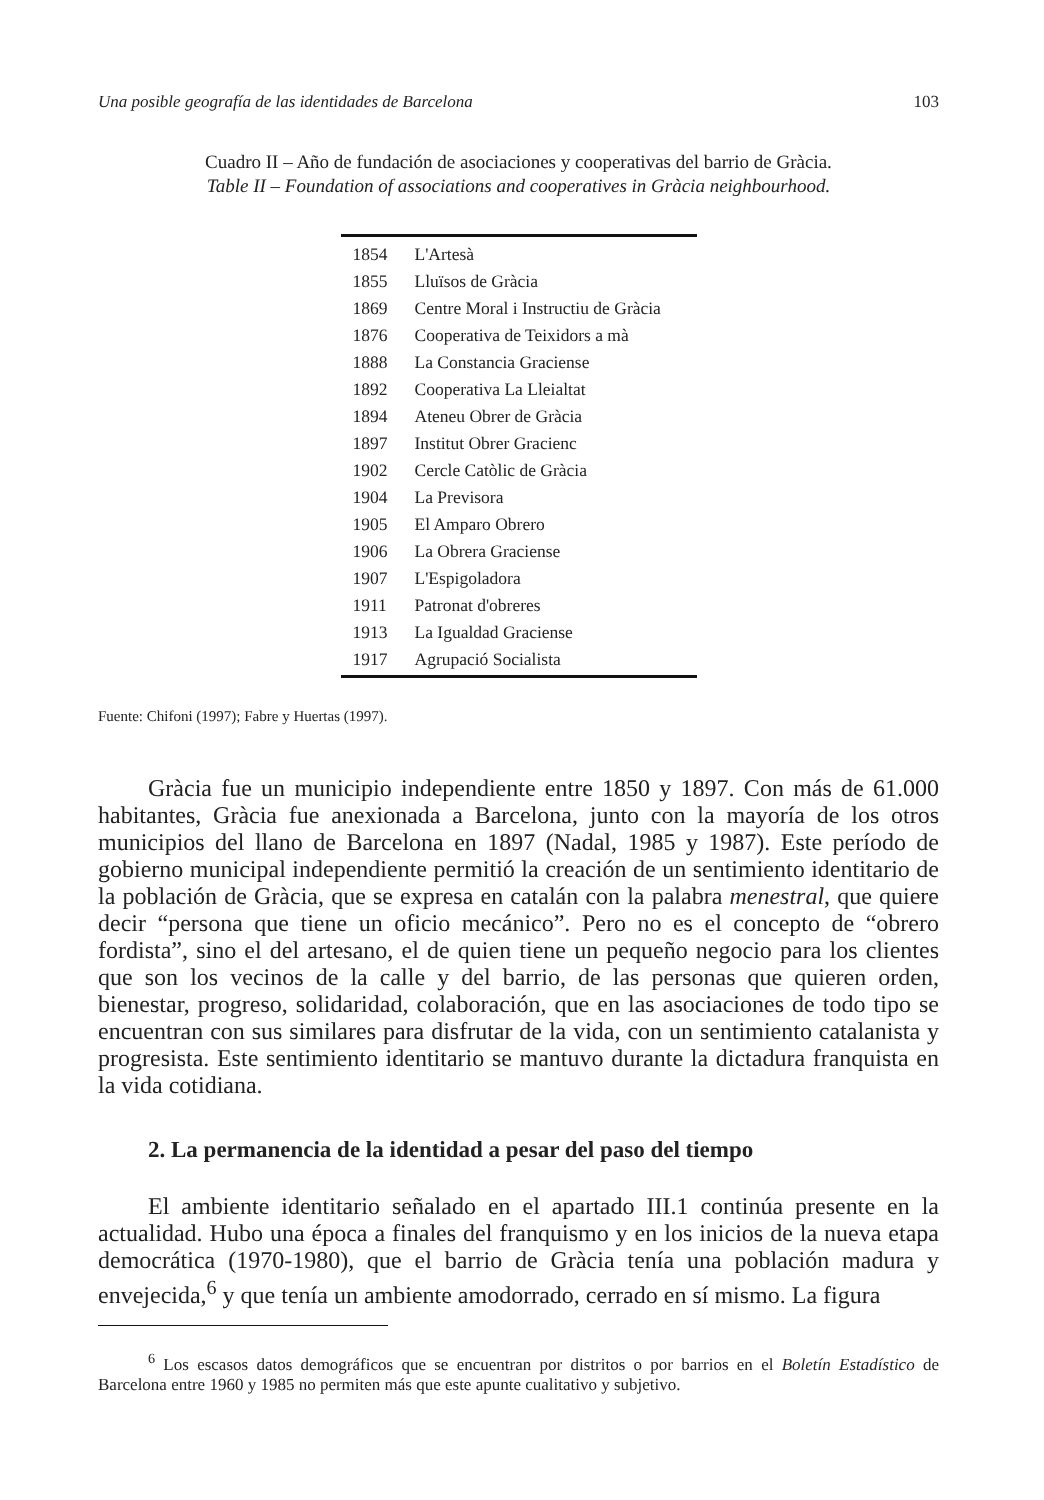Una posible geografía de las identidades de Barcelona 103
Cuadro II – Año de fundación de asociaciones y cooperativas del barrio de Gràcia.
Table II – Foundation of associations and cooperatives in Gràcia neighbourhood.
| 1854 | L'Artesà |
| 1855 | Lluïsos de Gràcia |
| 1869 | Centre Moral i Instructiu de Gràcia |
| 1876 | Cooperativa de Teixidors a mà |
| 1888 | La Constancia Graciense |
| 1892 | Cooperativa La Lleialtat |
| 1894 | Ateneu Obrer de Gràcia |
| 1897 | Institut Obrer Gracienc |
| 1902 | Cercle Catòlic de Gràcia |
| 1904 | La Previsora |
| 1905 | El Amparo Obrero |
| 1906 | La Obrera Graciense |
| 1907 | L'Espigoladora |
| 1911 | Patronat d'obreres |
| 1913 | La Igualdad Graciense |
| 1917 | Agrupació Socialista |
Fuente: Chifoni (1997); Fabre y Huertas (1997).
Gràcia fue un municipio independiente entre 1850 y 1897. Con más de 61.000 habitantes, Gràcia fue anexionada a Barcelona, junto con la mayoría de los otros municipios del llano de Barcelona en 1897 (Nadal, 1985 y 1987). Este período de gobierno municipal independiente permitió la creación de un senti­miento identitario de la población de Gràcia, que se expresa en catalán con la palabra menestral, que quiere decir “persona que tiene un oficio mecánico”. Pero no es el concepto de “obrero fordista”, sino el del artesano, el de quien tiene un pequeño negocio para los clientes que son los vecinos de la calle y del barrio, de las personas que quieren orden, bienestar, progreso, solidaridad, colaboración, que en las asociaciones de todo tipo se encuentran con sus similares para dis­frutar de la vida, con un sentimiento catalanista y progresista. Este sentimiento identitario se mantuvo durante la dictadura franquista en la vida cotidiana.
2. La permanencia de la identidad a pesar del paso del tiempo
El ambiente identitario señalado en el apartado III.1 continúa presente en la actualidad. Hubo una época a finales del franquismo y en los inicios de la nueva etapa democrática (1970-1980), que el barrio de Gràcia tenía una población madura y envejecida,<sup>6</sup> y que tenía un ambiente amodorrado, cerrado en sí mismo. La figura
<sup>6</sup> Los escasos datos demográficos que se encuentran por distritos o por barrios en el Boletín Estadístico de Barcelona entre 1960 y 1985 no permiten más que este apunte cualitativo y subjetivo.